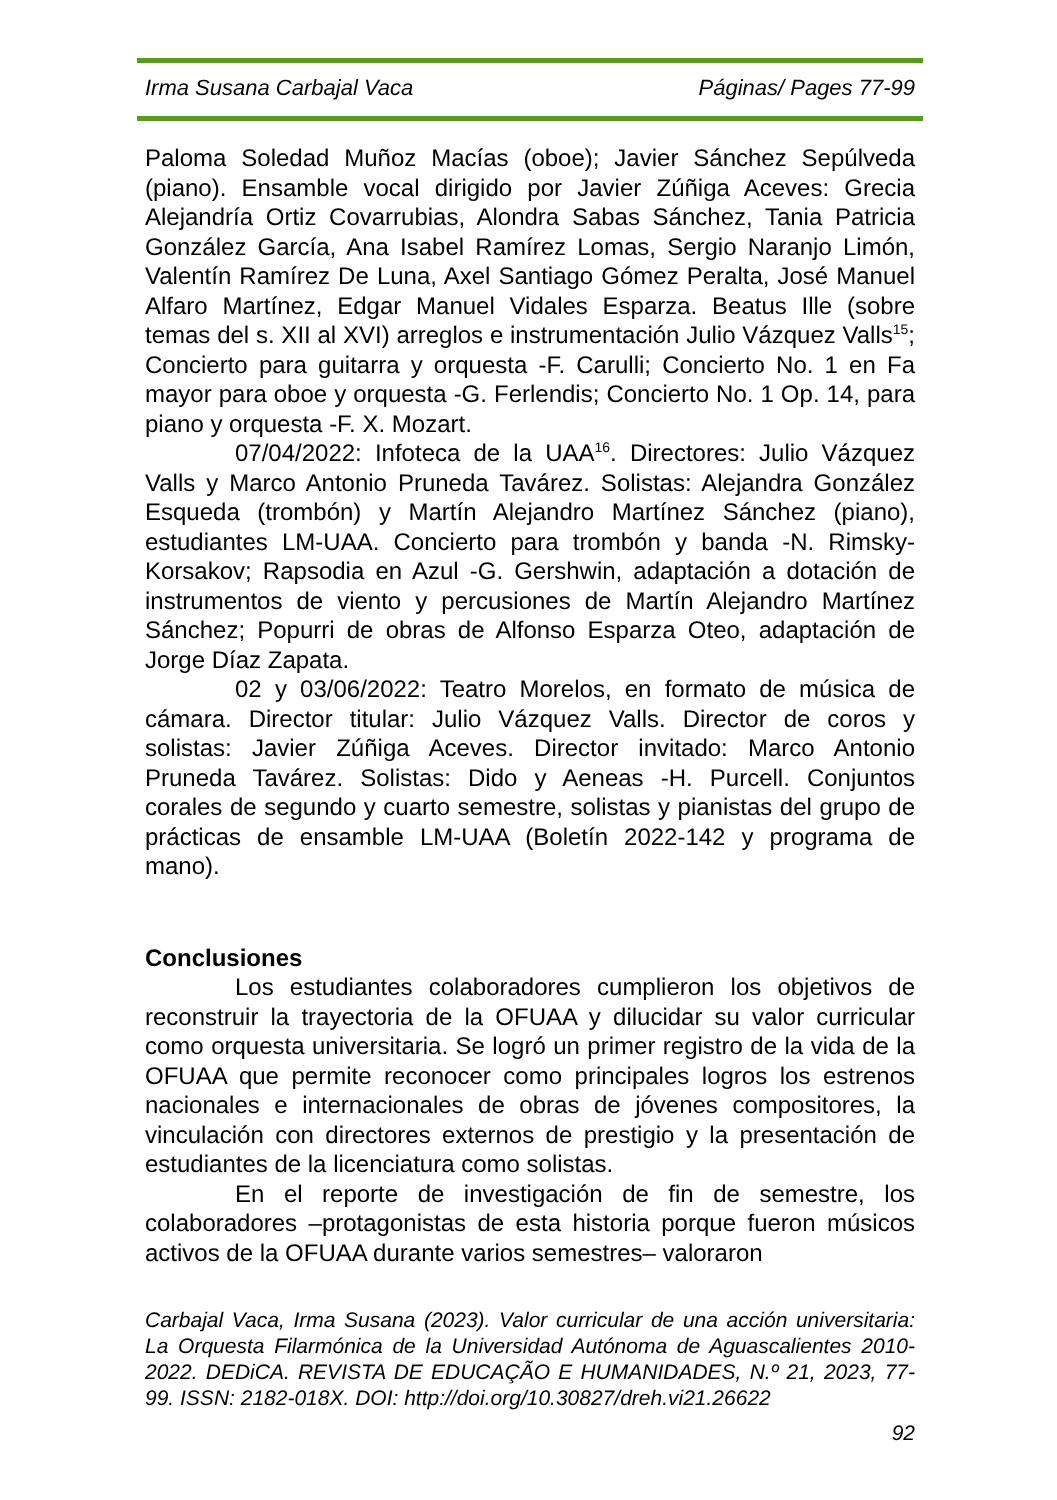Irma Susana Carbajal Vaca Páginas/ Pages 77-99
Paloma Soledad Muñoz Macías (oboe); Javier Sánchez Sepúlveda (piano). Ensamble vocal dirigido por Javier Zúñiga Aceves: Grecia Alejandría Ortiz Covarrubias, Alondra Sabas Sánchez, Tania Patricia González García, Ana Isabel Ramírez Lomas, Sergio Naranjo Limón, Valentín Ramírez De Luna, Axel Santiago Gómez Peralta, José Manuel Alfaro Martínez, Edgar Manuel Vidales Esparza. Beatus Ille (sobre temas del s. XII al XVI) arreglos e instrumentación Julio Vázquez Valls<sup>15</sup>; Concierto para guitarra y orquesta -F. Carulli; Concierto No. 1 en Fa mayor para oboe y orquesta -G. Ferlendis; Concierto No. 1 Op. 14, para piano y orquesta -F. X. Mozart.
07/04/2022: Infoteca de la UAA<sup>16</sup>. Directores: Julio Vázquez Valls y Marco Antonio Pruneda Tavárez. Solistas: Alejandra González Esqueda (trombón) y Martín Alejandro Martínez Sánchez (piano), estudiantes LM-UAA. Concierto para trombón y banda -N. Rimsky-Korsakov; Rapsodia en Azul -G. Gershwin, adaptación a dotación de instrumentos de viento y percusiones de Martín Alejandro Martínez Sánchez; Popurri de obras de Alfonso Esparza Oteo, adaptación de Jorge Díaz Zapata.
02 y 03/06/2022: Teatro Morelos, en formato de música de cámara. Director titular: Julio Vázquez Valls. Director de coros y solistas: Javier Zúñiga Aceves. Director invitado: Marco Antonio Pruneda Tavárez. Solistas: Dido y Aeneas -H. Purcell. Conjuntos corales de segundo y cuarto semestre, solistas y pianistas del grupo de prácticas de ensamble LM-UAA (Boletín 2022-142 y programa de mano).
Conclusiones
Los estudiantes colaboradores cumplieron los objetivos de reconstruir la trayectoria de la OFUAA y dilucidar su valor curricular como orquesta universitaria. Se logró un primer registro de la vida de la OFUAA que permite reconocer como principales logros los estrenos nacionales e internacionales de obras de jóvenes compositores, la vinculación con directores externos de prestigio y la presentación de estudiantes de la licenciatura como solistas.
En el reporte de investigación de fin de semestre, los colaboradores –protagonistas de esta historia porque fueron músicos activos de la OFUAA durante varios semestres– valoraron
Carbajal Vaca, Irma Susana (2023). Valor curricular de una acción universitaria: La Orquesta Filarmónica de la Universidad Autónoma de Aguascalientes 2010-2022. DEDiCA. REVISTA DE EDUCAÇÃO E HUMANIDADES, N.º 21, 2023, 77-99. ISSN: 2182-018X. DOI: http://doi.org/10.30827/dreh.vi21.26622
92